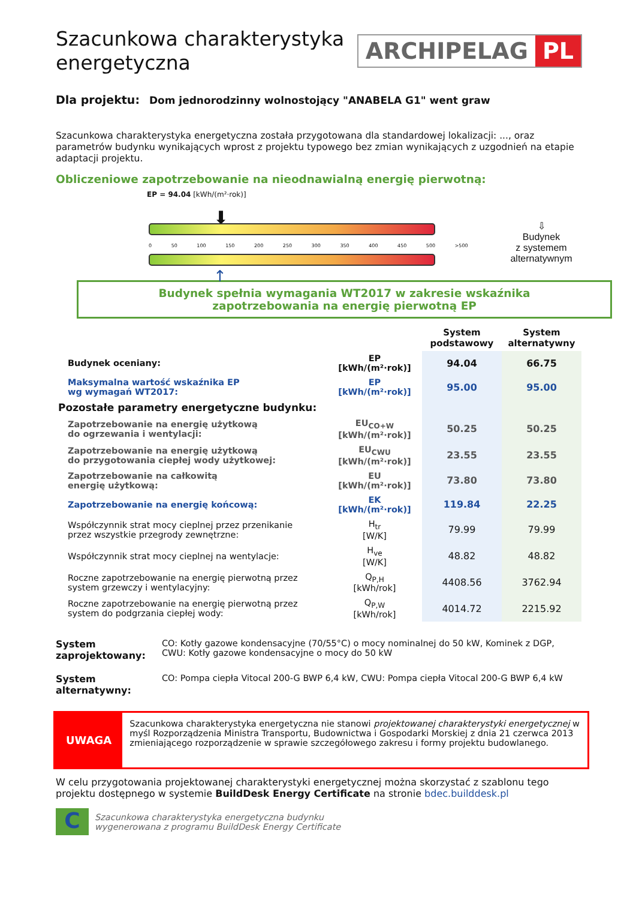Szacunkowa charakterystyka energetyczna
ARCHIPELAG PL
Dla projektu: Dom jednorodzinny wolnostojący "ANABELA G1" went graw
Szacunkowa charakterystyka energetyczna została przygotowana dla standardowej lokalizacji: ..., oraz parametrów budynku wynikających wprost z projektu typowego bez zmian wynikających z uzgodnień na etapie adaptacji projektu.
Obliczeniowe zapotrzebowanie na nieodnawialną energię pierwotną:
EP = 94.04 [kWh/(m²·rok)]
⬇
0 50 100 150 200 250 300 350 400 450 500 >500
↑
⇩
Budynek
z systemem
alternatywnym
Budynek spełnia wymagania WT2017 w zakresie wskaźnika
zapotrzebowania na energię pierwotną EP
| | | System podstawowy | System alternatywny |
| --- | --- | --- | --- |
| Budynek oceniany: | EP [kWh/(m²·rok)] | 94.04 | 66.75 |
| Maksymalna wartość wskaźnika EP wg wymagań WT2017: | EP [kWh/(m²·rok)] | 95.00 | 95.00 |
| Pozostałe parametry energetyczne budynku: | | | |
| Zapotrzebowanie na energię użytkową do ogrzewania i wentylacji: | EU<sub>CO+W</sub> [kWh/(m²·rok)] | 50.25 | 50.25 |
| Zapotrzebowanie na energię użytkową do przygotowania ciepłej wody użytkowej: | EU<sub>CWU</sub> [kWh/(m²·rok)] | 23.55 | 23.55 |
| Zapotrzebowanie na całkowitą energię użytkową: | EU [kWh/(m²·rok)] | 73.80 | 73.80 |
| Zapotrzebowanie na energię końcową: | EK [kWh/(m²·rok)] | 119.84 | 22.25 |
| Współczynnik strat mocy cieplnej przez przenikanie przez wszystkie przegrody zewnętrzne: | H<sub>tr</sub> [W/K] | 79.99 | 79.99 |
| Współczynnik strat mocy cieplnej na wentylacje: | H<sub>ve</sub> [W/K] | 48.82 | 48.82 |
| Roczne zapotrzebowanie na energię pierwotną przez system grzewczy i wentylacyjny: | Q<sub>P,H</sub> [kWh/rok] | 4408.56 | 3762.94 |
| Roczne zapotrzebowanie na energię pierwotną przez system do podgrzania ciepłej wody: | Q<sub>P,W</sub> [kWh/rok] | 4014.72 | 2215.92 |
System zaprojektowany:
CO: Kotły gazowe kondensacyjne (70/55°C) o mocy nominalnej do 50 kW, Kominek z DGP,
CWU: Kotły gazowe kondensacyjne o mocy do 50 kW
System alternatywny:
CO: Pompa ciepła Vitocal 200-G BWP 6,4 kW, CWU: Pompa ciepła Vitocal 200-G BWP 6,4 kW
UWAGA
Szacunkowa charakterystyka energetyczna nie stanowi projektowanej charakterystyki energetycznej w myśl Rozporządzenia Ministra Transportu, Budownictwa i Gospodarki Morskiej z dnia 21 czerwca 2013 zmieniającego rozporządzenie w sprawie szczegółowego zakresu i formy projektu budowlanego.
W celu przygotowania projektowanej charakterystyki energetycznej można skorzystać z szablonu tego projektu dostępnego w systemie BuildDesk Energy Certificate na stronie bdec.builddesk.pl
C
Szacunkowa charakterystyka energetyczna budynku
wygenerowana z programu BuildDesk Energy Certificate